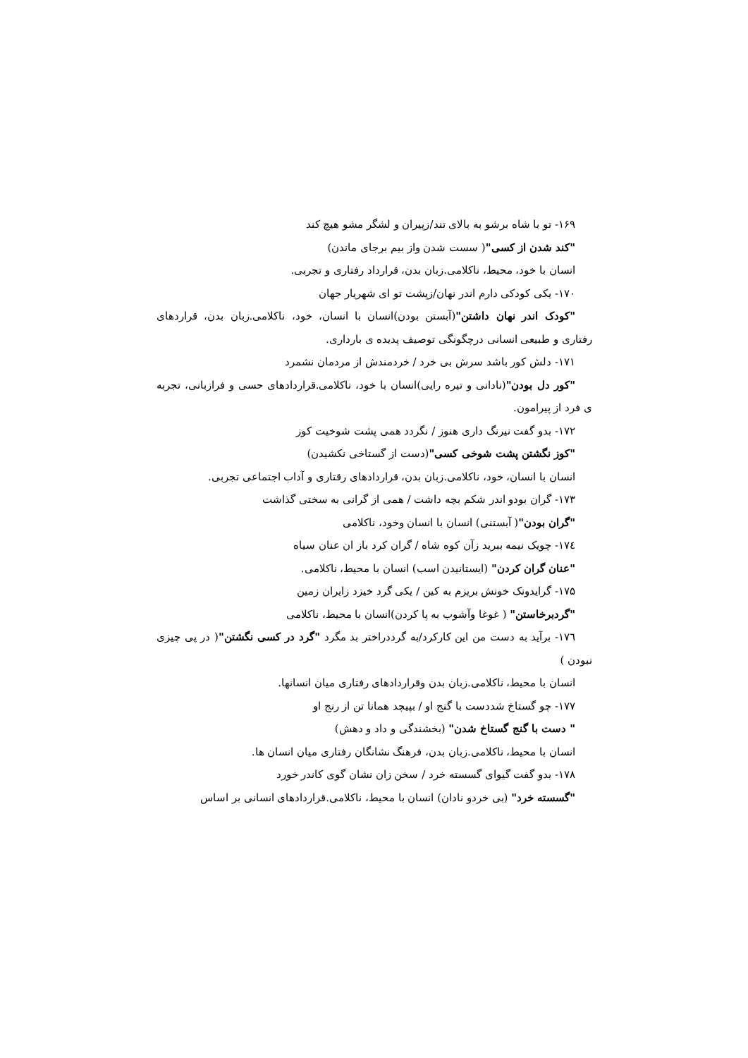۱۶۹- تو با شاه برشو به بالای تند/زپیران و لشگر مشو هیچ کند
"کند شدن از کسی"( سست شدن واز بیم برجای ماندن)
انسان با خود، محیط، ناکلامی.زبان بدن، قرارداد رفتاری و تجربی.
۱۷۰- یکی کودکی دارم اندر نهان/زپشت تو ای شهریار جهان
"کودک اندر نهان داشتن"(آبستن بودن)انسان با انسان، خود، ناکلامی.زبان بدن، قراردهای رفتاری و طبیعی انسانی درچگونگی توصیف پدیده ی بارداری.
۱۷۱- دلش کور باشد سرش بی خرد / خردمندش از مردمان نشمرد
"کور دل بودن"(نادانی و تیره رایی)انسان با خود، ناکلامی.قراردادهای حسی و فرازبانی، تجربه ی فرد از پیرامون.
۱۷۲- بدو گفت نیرنگ داری هنوز / نگردد همی پشت شوخیت کوز
"کوز نگشتن پشت شوخی کسی"(دست از گستاخی نکشیدن)
انسان با انسان، خود، ناکلامی.زبان بدن، قراردادهای رقتاری و آداب اجتماعی تجربی.
۱۷۳- گران بودو اندر شکم بچه داشت / همی از گرانی به سختی گذاشت
"گران بودن"( آبستنی) انسان با انسان وخود، ناکلامی
۱۷٤- چویک نیمه ببرید زآن کوه شاه / گران کرد باز ان عنان سیاه
"عنان گران کردن" (ایستانیدن اسب) انسان با محیط، ناکلامی.
۱۷۵- گرایدونک خونش بریزم به کین / یکی گرد خیزد زایران زمین
"گردبرخاستن" ( غوغا وآشوب به پا کردن)انسان با محیط، ناکلامی
۱۷٦- برآید به دست من این کارکرد/به گرددراختر بد مگرد "گرد در کسی نگشتن"( در پی چیزی نبودن )
انسان با محیط، ناکلامی.زبان بدن وقراردادهای رفتاری میان انسانها.
۱۷۷- چو گستاخ شددست با گنج او / بپیچد همانا تن از رنج او
" دست با گنج گستاخ شدن" (بخشندگی و داد و دهش)
انسان با محیط، ناکلامی.زبان بدن، فرهنگ نشانگان رفتاری میان انسان ها.
۱۷۸- بدو گفت گیوای گسسته خرد / سخن زان نشان گوی کاندر خورد
"گسسته خرد" (بی خردو نادان) انسان با محیط، ناکلامی.قراردادهای انسانی بر اساس